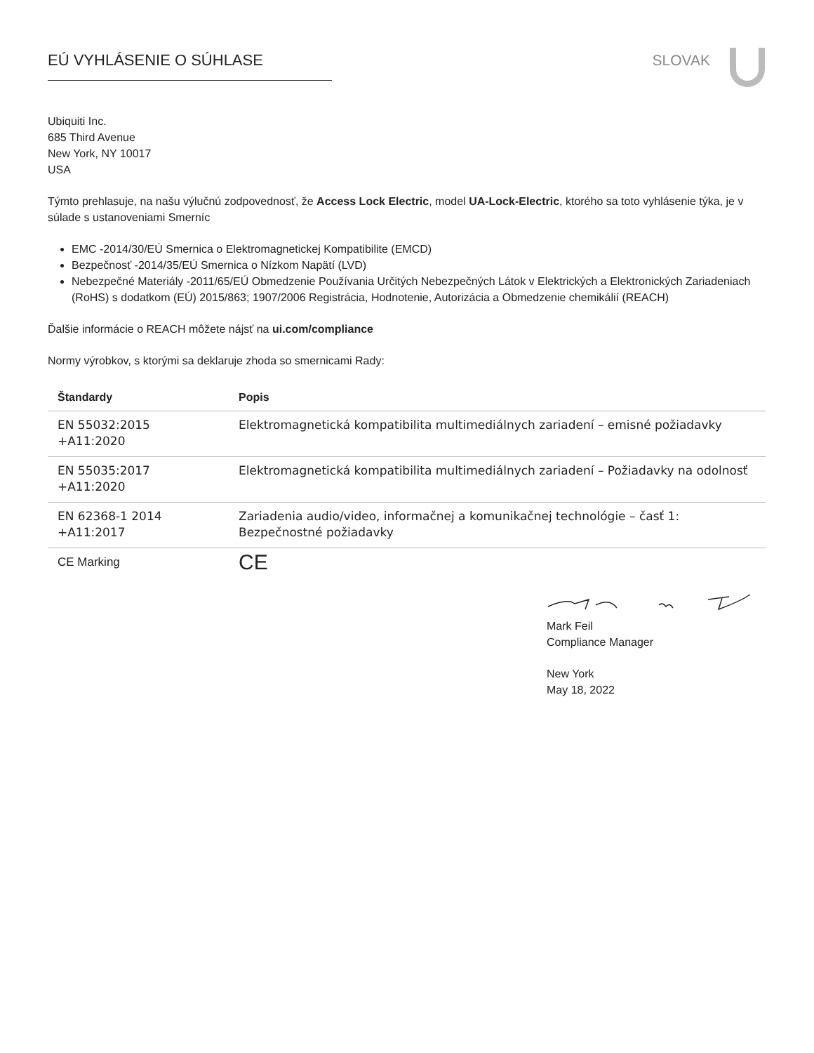EÚ VYHLÁSENIE O SÚHLASE SLOVAK
Ubiquiti Inc.
685 Third Avenue
New York, NY 10017
USA
Týmto prehlasuje, na našu výlučnú zodpovednosť, že Access Lock Electric, model UA-Lock-Electric, ktorého sa toto vyhlásenie týka, je v súlade s ustanoveniami Smerníc
EMC -2014/30/EÚ Smernica o Elektromagnetickej Kompatibilite (EMCD)
Bezpečnosť -2014/35/EÚ Smernica o Nízkom Napätí (LVD)
Nebezpečné Materiály -2011/65/EÚ Obmedzenie Používania Určitých Nebezpečných Látok v Elektrických a Elektronických Zariadeniach (RoHS) s dodatkom (EÚ) 2015/863; 1907/2006 Registrácia, Hodnotenie, Autorizácia a Obmedzenie chemikálií (REACH)
Ďalšie informácie o REACH môžete nájsť na ui.com/compliance
Normy výrobkov, s ktorými sa deklaruje zhoda so smernicami Rady:
| Štandardy | Popis |
| --- | --- |
| EN 55032:2015 +A11:2020 | Elektromagnetická kompatibilita multimediálnych zariadení – emisné požiadavky |
| EN 55035:2017 +A11:2020 | Elektromagnetická kompatibilita multimediálnych zariadení – Požiadavky na odolnosť |
| EN 62368-1 2014 +A11:2017 | Zariadenia audio/video, informačnej a komunikačnej technológie – časť 1: Bezpečnostné požiadavky |
| CE Marking | CE |
Mark Feil
Compliance Manager
New York
May 18, 2022